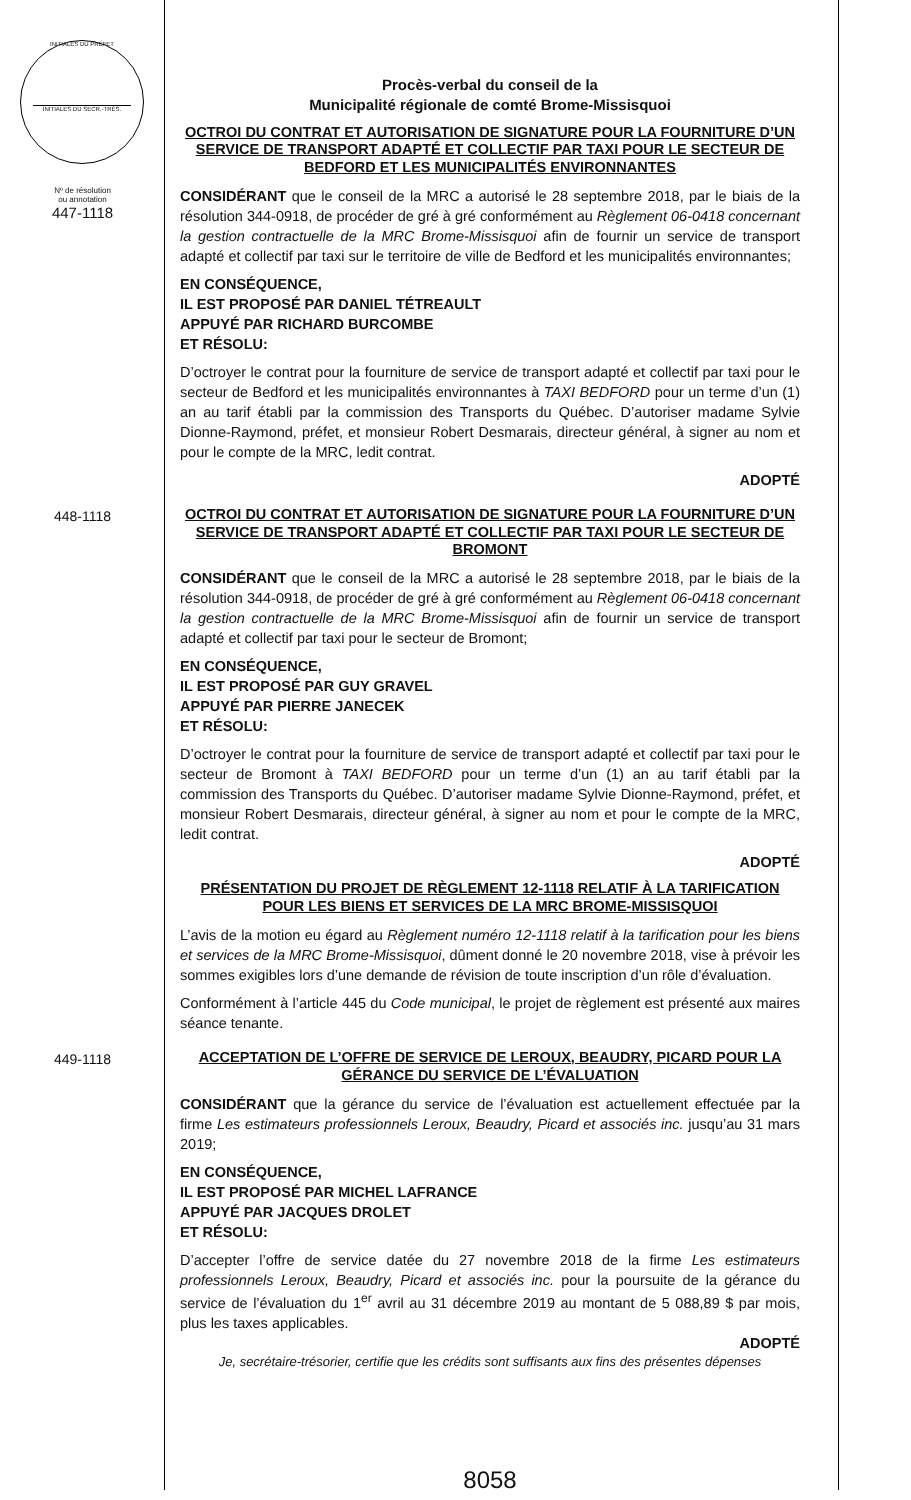INITIALES DU PRÉFET
INITIALES DU SECR.-TRÉS.
Procès-verbal du conseil de la
Municipalité régionale de comté Brome-Missisquoi
OCTROI DU CONTRAT ET AUTORISATION DE SIGNATURE POUR LA FOURNITURE D’UN SERVICE DE TRANSPORT ADAPTÉ ET COLLECTIF PAR TAXI POUR LE SECTEUR DE BEDFORD ET LES MUNICIPALITÉS ENVIRONNANTES
Nº de résolution
ou annotation
447-1118
CONSIDÉRANT que le conseil de la MRC a autorisé le 28 septembre 2018, par le biais de la résolution 344-0918, de procéder de gré à gré conformément au Règlement 06-0418 concernant la gestion contractuelle de la MRC Brome-Missisquoi afin de fournir un service de transport adapté et collectif par taxi sur le territoire de ville de Bedford et les municipalités environnantes;
EN CONSÉQUENCE,
IL EST PROPOSÉ PAR DANIEL TÉTREAULT
APPUYÉ PAR RICHARD BURCOMBE
ET RÉSOLU:
D’octroyer le contrat pour la fourniture de service de transport adapté et collectif par taxi pour le secteur de Bedford et les municipalités environnantes à TAXI BEDFORD pour un terme d’un (1) an au tarif établi par la commission des Transports du Québec. D’autoriser madame Sylvie Dionne-Raymond, préfet, et monsieur Robert Desmarais, directeur général, à signer au nom et pour le compte de la MRC, ledit contrat.
ADOPTÉ
448-1118
OCTROI DU CONTRAT ET AUTORISATION DE SIGNATURE POUR LA FOURNITURE D’UN SERVICE DE TRANSPORT ADAPTÉ ET COLLECTIF PAR TAXI POUR LE SECTEUR DE BROMONT
CONSIDÉRANT que le conseil de la MRC a autorisé le 28 septembre 2018, par le biais de la résolution 344-0918, de procéder de gré à gré conformément au Règlement 06-0418 concernant la gestion contractuelle de la MRC Brome-Missisquoi afin de fournir un service de transport adapté et collectif par taxi pour le secteur de Bromont;
EN CONSÉQUENCE,
IL EST PROPOSÉ PAR GUY GRAVEL
APPUYÉ PAR PIERRE JANECEK
ET RÉSOLU:
D’octroyer le contrat pour la fourniture de service de transport adapté et collectif par taxi pour le secteur de Bromont à TAXI BEDFORD pour un terme d’un (1) an au tarif établi par la commission des Transports du Québec. D’autoriser madame Sylvie Dionne-Raymond, préfet, et monsieur Robert Desmarais, directeur général, à signer au nom et pour le compte de la MRC, ledit contrat.
ADOPTÉ
PRÉSENTATION DU PROJET DE RÈGLEMENT 12-1118 RELATIF À LA TARIFICATION POUR LES BIENS ET SERVICES DE LA MRC BROME-MISSISQUOI
L’avis de la motion eu égard au Règlement numéro 12-1118 relatif à la tarification pour les biens et services de la MRC Brome-Missisquoi, dûment donné le 20 novembre 2018, vise à prévoir les sommes exigibles lors d’une demande de révision de toute inscription d’un rôle d’évaluation.
Conformément à l’article 445 du Code municipal, le projet de règlement est présenté aux maires séance tenante.
449-1118
ACCEPTATION DE L’OFFRE DE SERVICE DE LEROUX, BEAUDRY, PICARD POUR LA GÉRANCE DU SERVICE DE L’ÉVALUATION
CONSIDÉRANT que la gérance du service de l’évaluation est actuellement effectuée par la firme Les estimateurs professionnels Leroux, Beaudry, Picard et associés inc. jusqu’au 31 mars 2019;
EN CONSÉQUENCE,
IL EST PROPOSÉ PAR MICHEL LAFRANCE
APPUYÉ PAR JACQUES DROLET
ET RÉSOLU:
D’accepter l’offre de service datée du 27 novembre 2018 de la firme Les estimateurs professionnels Leroux, Beaudry, Picard et associés inc. pour la poursuite de la gérance du service de l’évaluation du 1<sup>er</sup> avril au 31 décembre 2019 au montant de 5 088,89 $ par mois, plus les taxes applicables.
ADOPTÉ
Je, secrétaire-trésorier, certifie que les crédits sont suffisants aux fins des présentes dépenses
8058